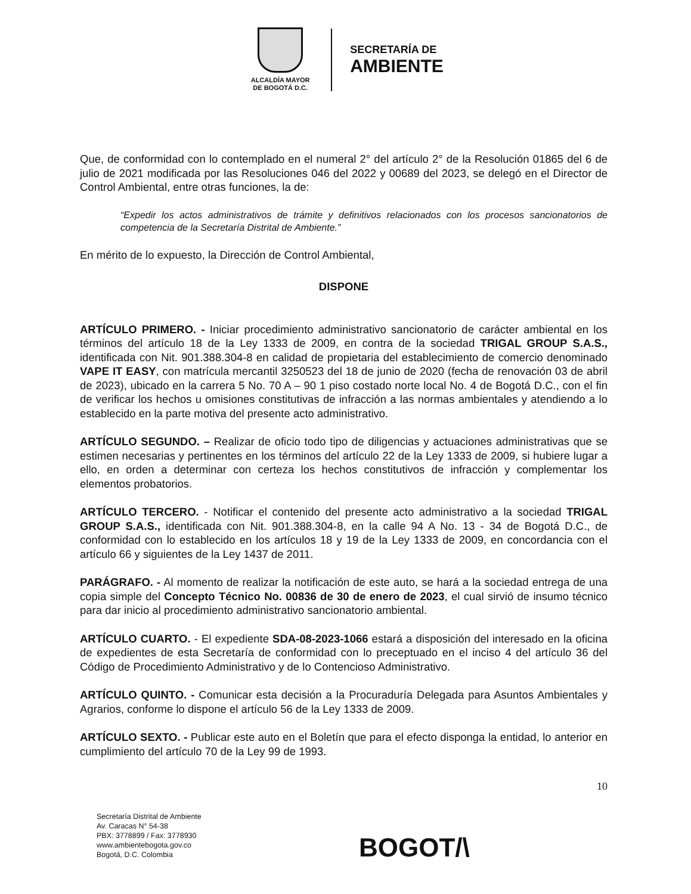ALCALDÍA MAYOR
DE BOGOTÁ D.C.
SECRETARÍA DE
AMBIENTE
Que, de conformidad con lo contemplado en el numeral 2° del artículo 2° de la Resolución 01865 del 6 de julio de 2021 modificada por las Resoluciones 046 del 2022 y 00689 del 2023, se delegó en el Director de Control Ambiental, entre otras funciones, la de:
“Expedir los actos administrativos de trámite y definitivos relacionados con los procesos sancionatorios de competencia de la Secretaría Distrital de Ambiente.”
En mérito de lo expuesto, la Dirección de Control Ambiental,
DISPONE
ARTÍCULO PRIMERO. - Iniciar procedimiento administrativo sancionatorio de carácter ambiental en los términos del artículo 18 de la Ley 1333 de 2009, en contra de la sociedad TRIGAL GROUP S.A.S., identificada con Nit. 901.388.304-8 en calidad de propietaria del establecimiento de comercio denominado VAPE IT EASY, con matrícula mercantil 3250523 del 18 de junio de 2020 (fecha de renovación 03 de abril de 2023), ubicado en la carrera 5 No. 70 A – 90 1 piso costado norte local No. 4 de Bogotá D.C., con el fin de verificar los hechos u omisiones constitutivas de infracción a las normas ambientales y atendiendo a lo establecido en la parte motiva del presente acto administrativo.
ARTÍCULO SEGUNDO. – Realizar de oficio todo tipo de diligencias y actuaciones administrativas que se estimen necesarias y pertinentes en los términos del artículo 22 de la Ley 1333 de 2009, si hubiere lugar a ello, en orden a determinar con certeza los hechos constitutivos de infracción y complementar los elementos probatorios.
ARTÍCULO TERCERO. - Notificar el contenido del presente acto administrativo a la sociedad TRIGAL GROUP S.A.S., identificada con Nit. 901.388.304-8, en la calle 94 A No. 13 - 34 de Bogotá D.C., de conformidad con lo establecido en los artículos 18 y 19 de la Ley 1333 de 2009, en concordancia con el artículo 66 y siguientes de la Ley 1437 de 2011.
PARÁGRAFO. - Al momento de realizar la notificación de este auto, se hará a la sociedad entrega de una copia simple del Concepto Técnico No. 00836 de 30 de enero de 2023, el cual sirvió de insumo técnico para dar inicio al procedimiento administrativo sancionatorio ambiental.
ARTÍCULO CUARTO. - El expediente SDA-08-2023-1066 estará a disposición del interesado en la oficina de expedientes de esta Secretaría de conformidad con lo preceptuado en el inciso 4 del artículo 36 del Código de Procedimiento Administrativo y de lo Contencioso Administrativo.
ARTÍCULO QUINTO. - Comunicar esta decisión a la Procuraduría Delegada para Asuntos Ambientales y Agrarios, conforme lo dispone el artículo 56 de la Ley 1333 de 2009.
ARTÍCULO SEXTO. - Publicar este auto en el Boletín que para el efecto disponga la entidad, lo anterior en cumplimiento del artículo 70 de la Ley 99 de 1993.
10
Secretaría Distrital de Ambiente
Av. Caracas N° 54-38
PBX: 3778899 / Fax: 3778930
www.ambientebogota.gov.co
Bogotá, D.C. Colombia
BOGOT/\